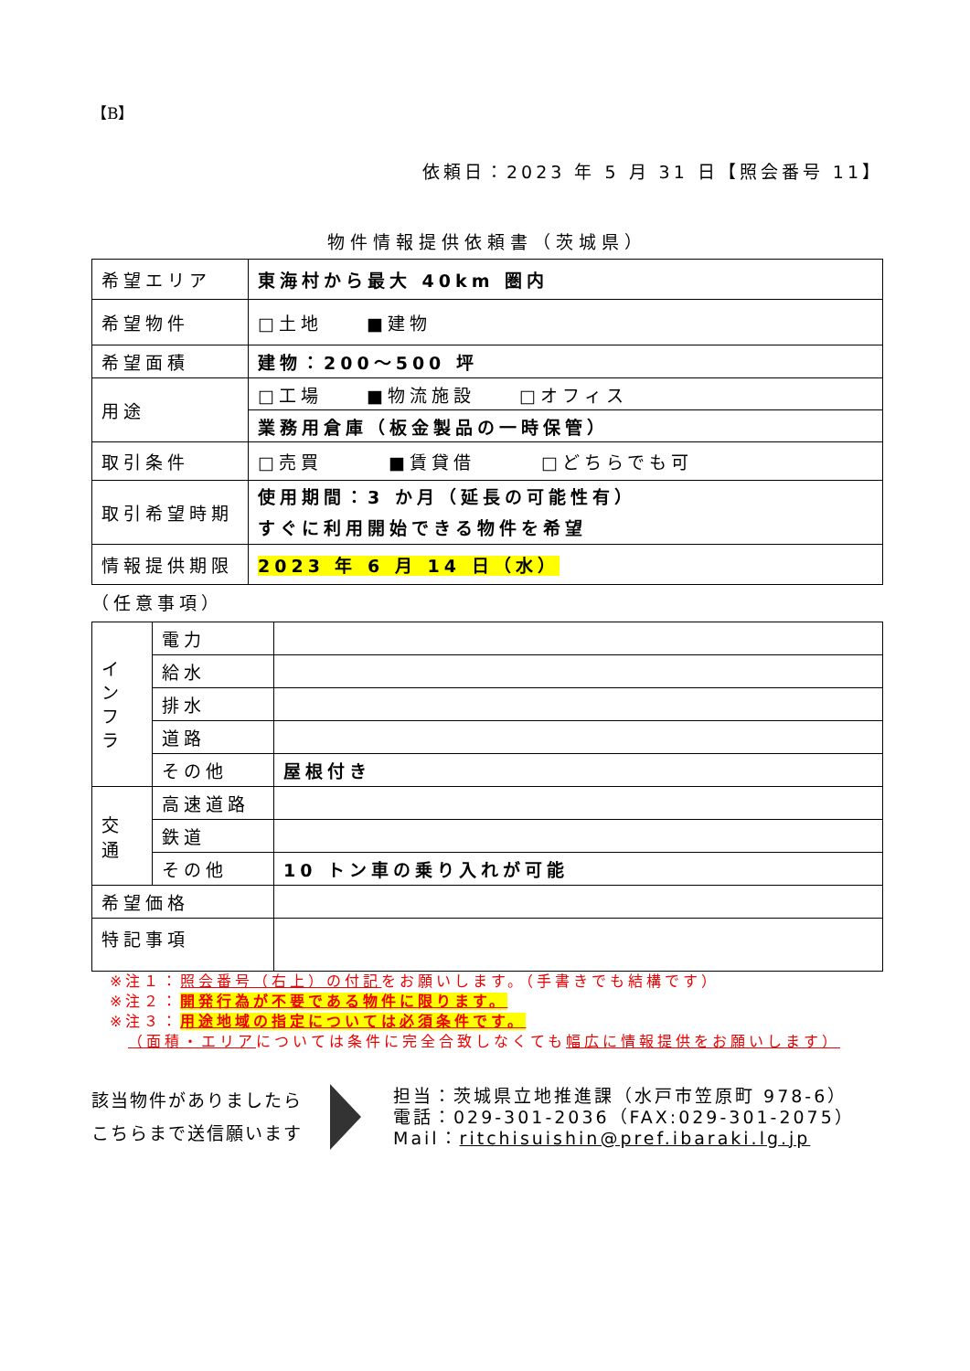【B】
依頼日：2023 年 5 月 31 日【照会番号 11】
物件情報提供依頼書（茨城県）
| 希望エリア | 東海村から最大 40km 圏内 |
| 希望物件 | □土地 ■建物 |
| 希望面積 | 建物：200～500 坪 |
| 用途 | □工場 ■物流施設 □オフィス |
| | 業務用倉庫（板金製品の一時保管） |
| 取引条件 | □売買 ■賃貸借 □どちらでも可 |
| 取引希望時期 | 使用期間：3 か月（延長の可能性有） すぐに利用開始できる物件を希望 |
| 情報提供期限 | 2023 年 6 月 14 日（水） |
（任意事項）
| イ ン フ ラ | 電力 | |
| | 給水 | |
| | 排水 | |
| | 道路 | |
| | その他 | 屋根付き |
| 交 通 | 高速道路 | |
| | 鉄道 | |
| | その他 | 10 トン車の乗り入れが可能 |
| 希望価格 | | |
| 特記事項 | | |
※注１：照会番号（右上）の付記をお願いします。（手書きでも結構です）
※注２：開発行為が不要である物件に限ります。
※注３：用途地域の指定については必須条件です。
（面積・エリアについては条件に完全合致しなくても幅広に情報提供をお願いします）
該当物件がありましたら
こちらまで送信願います
担当：茨城県立地推進課（水戸市笠原町 978-6）
電話：029-301-2036（FAX:029-301-2075）
Mail：ritchisuishin@pref.ibaraki.lg.jp